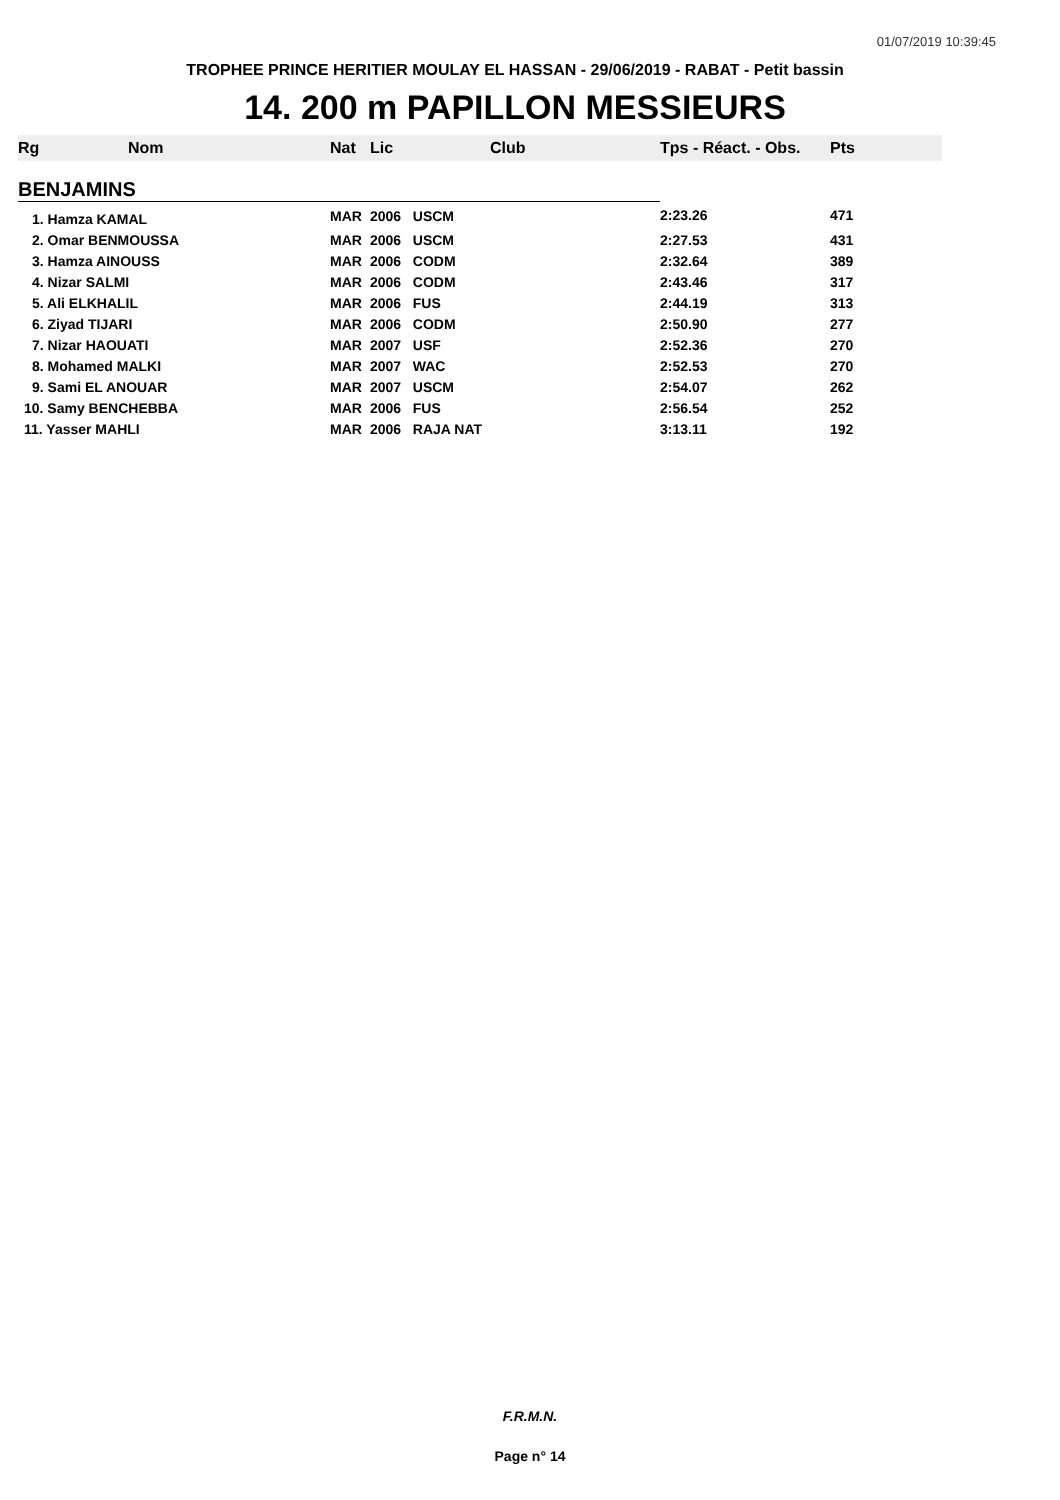01/07/2019 10:39:45
TROPHEE PRINCE HERITIER MOULAY EL HASSAN - 29/06/2019 - RABAT - Petit bassin
14. 200 m PAPILLON MESSIEURS
| Rg | Nom | Nat | Lic | Club | Tps - Réact. - Obs. | Pts |
| --- | --- | --- | --- | --- | --- | --- |
| BENJAMINS | | | | | | |
| 1. Hamza KAMAL | | MAR | 2006 USCM | | 2:23.26 | 471 |
| 2. Omar BENMOUSSA | | MAR | 2006 USCM | | 2:27.53 | 431 |
| 3. Hamza AINOUSS | | MAR | 2006 CODM | | 2:32.64 | 389 |
| 4. Nizar SALMI | | MAR | 2006 CODM | | 2:43.46 | 317 |
| 5. Ali ELKHALIL | | MAR | 2006 FUS | | 2:44.19 | 313 |
| 6. Ziyad TIJARI | | MAR | 2006 CODM | | 2:50.90 | 277 |
| 7. Nizar HAOUATI | | MAR | 2007 USF | | 2:52.36 | 270 |
| 8. Mohamed MALKI | | MAR | 2007 WAC | | 2:52.53 | 270 |
| 9. Sami EL ANOUAR | | MAR | 2007 USCM | | 2:54.07 | 262 |
| 10. Samy BENCHEBBA | | MAR | 2006 FUS | | 2:56.54 | 252 |
| 11. Yasser MAHLI | | MAR | 2006 RAJA NAT | | 3:13.11 | 192 |
F.R.M.N.
Page n° 14